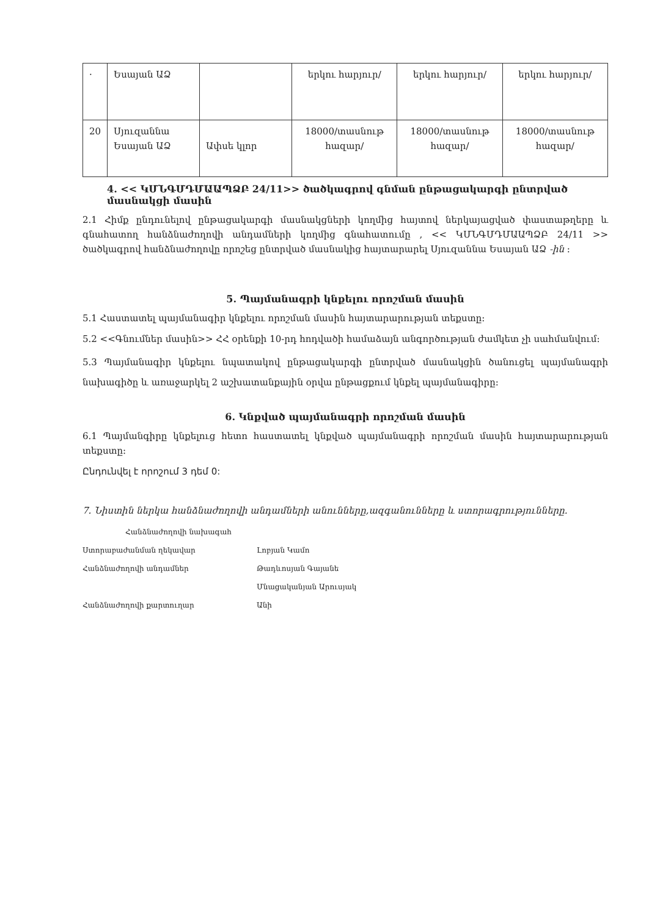| · | Եսայան ԱՁ | | երկու հարյուր/ | երկու հարյուր/ | երկու հարյուր/ |
| 20 | Սյուզաննա Եսայան ԱՁ | Ափսե կլոր | 18000/տասնութ հազար/ | 18000/տասնութ հազար/ | 18000/տասնութ հազար/ |
4. << ԿՄՆԳՄԴՄԱԱՊՁԲ 24/11>> ծածկագրով գնման ընթացակարգի ընտրված մասնակցի մասին
2.1 Հիմք ընդունելով ընթացակարգի մասնակցների կողմից հայտով ներկայացված փաստաթղերը և գնահատող հանձնաժողովի անդամների կողմից գնահատումը , << ԿՄՆԳՄԴՄԱԱՊՁԲ 24/11 >> ծածկագրով հանձնաժողովը որոշեց ընտրված մասնակից հայտարարել Սյուզաննա Եսայան ԱՁ -ին :
5. Պայմանագրի կնքելու որոշման մասին
5.1 Հաստատել պայմանագիր կնքելու որոշման մասին հայտարարության տեքստը:
5.2 <<Գնումներ մասին>> ՀՀ օրենքի 10-րդ հոդվածի համաձայն անգործության ժամկետ չի սահմանվում:
5.3 Պայմանագիր կնքելու նպատակով ընթացակարգի ընտրված մասնակցին ծանուցել պայմանագրի նախագիծը և առաջարկել 2 աշխատանքային օրվա ընթացքում կնքել պայմանագիրը:
6. Կնքված պայմանագրի որոշման մասին
6.1 Պայմանգիրը կնքելուց հետո հաստատել կնքված պայմանագրի որոշման մասին հայտարարության տեքստը:
Ընդունվել է որոշում 3 դեմ 0:
7. Նիստին ներկա հանձնաժողովի անդամների անունները,ազգանունները և ստորագրությունները.
Հանձնաժողովի նախագահ
Ստորաբաժանման ղեկավար Լոբյան Կամո
Հանձնաժողովի անդամներ Թադևոսյան Գայանե
Մնացականյան Արուսյակ
Հանձնաժողովի քարտուղար Անի